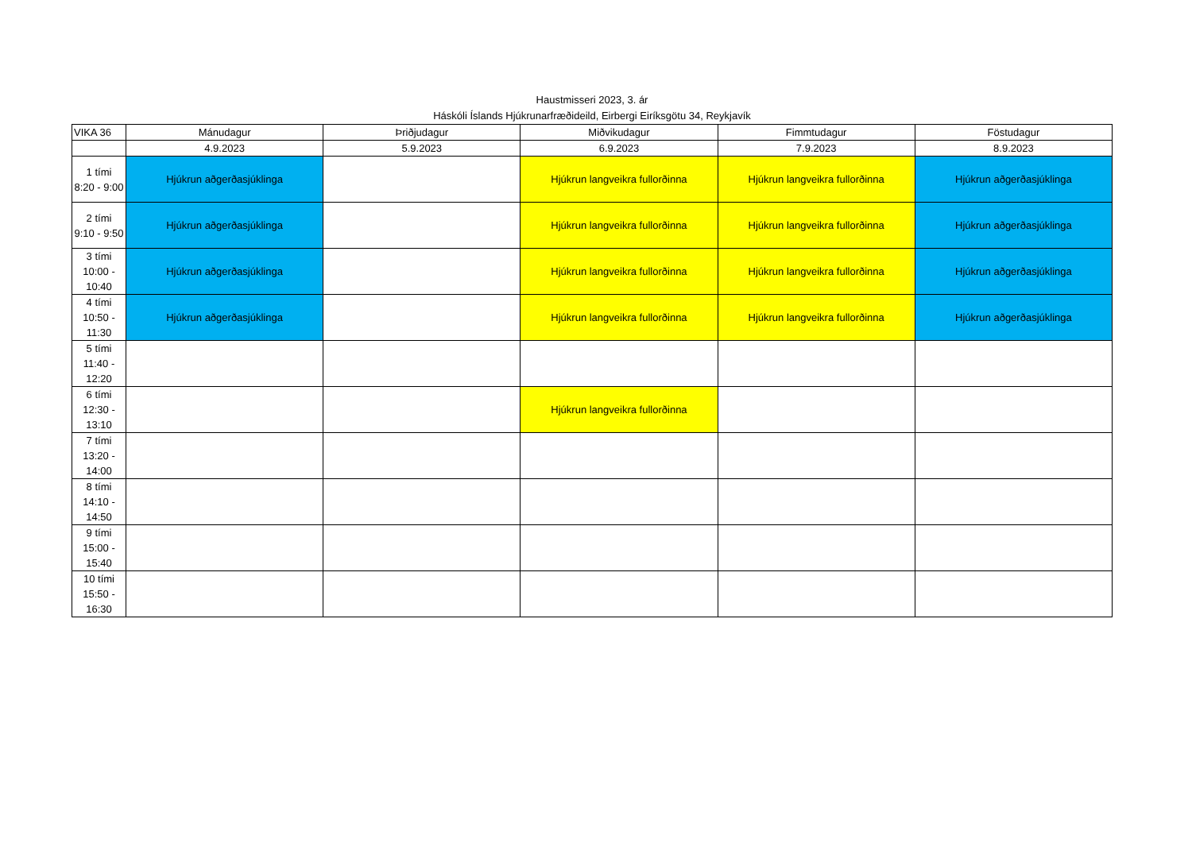Haustmisseri 2023, 3. ár
Háskóli Íslands Hjúkrunarfræðideild, Eirbergi Eiríksgötu 34, Reykjavík
| VIKA 36 | Mánudagur | Þriðjudagur | Miðvikudagur | Fimmtudagur | Föstudagur |
| --- | --- | --- | --- | --- | --- |
| | 4.9.2023 | 5.9.2023 | 6.9.2023 | 7.9.2023 | 8.9.2023 |
| 1 tími 8:20 - 9:00 | Hjúkrun aðgerðasjúklinga | | Hjúkrun langveikra fullorðinna | Hjúkrun langveikra fullorðinna | Hjúkrun aðgerðasjúklinga |
| 2 tími 9:10 - 9:50 | Hjúkrun aðgerðasjúklinga | | Hjúkrun langveikra fullorðinna | Hjúkrun langveikra fullorðinna | Hjúkrun aðgerðasjúklinga |
| 3 tími 10:00 - 10:40 | Hjúkrun aðgerðasjúklinga | | Hjúkrun langveikra fullorðinna | Hjúkrun langveikra fullorðinna | Hjúkrun aðgerðasjúklinga |
| 4 tími 10:50 - 11:30 | Hjúkrun aðgerðasjúklinga | | Hjúkrun langveikra fullorðinna | Hjúkrun langveikra fullorðinna | Hjúkrun aðgerðasjúklinga |
| 5 tími 11:40 - 12:20 | | | | | |
| 6 tími 12:30 - 13:10 | | | Hjúkrun langveikra fullorðinna | | |
| 7 tími 13:20 - 14:00 | | | | | |
| 8 tími 14:10 - 14:50 | | | | | |
| 9 tími 15:00 - 15:40 | | | | | |
| 10 tími 15:50 - 16:30 | | | | | |